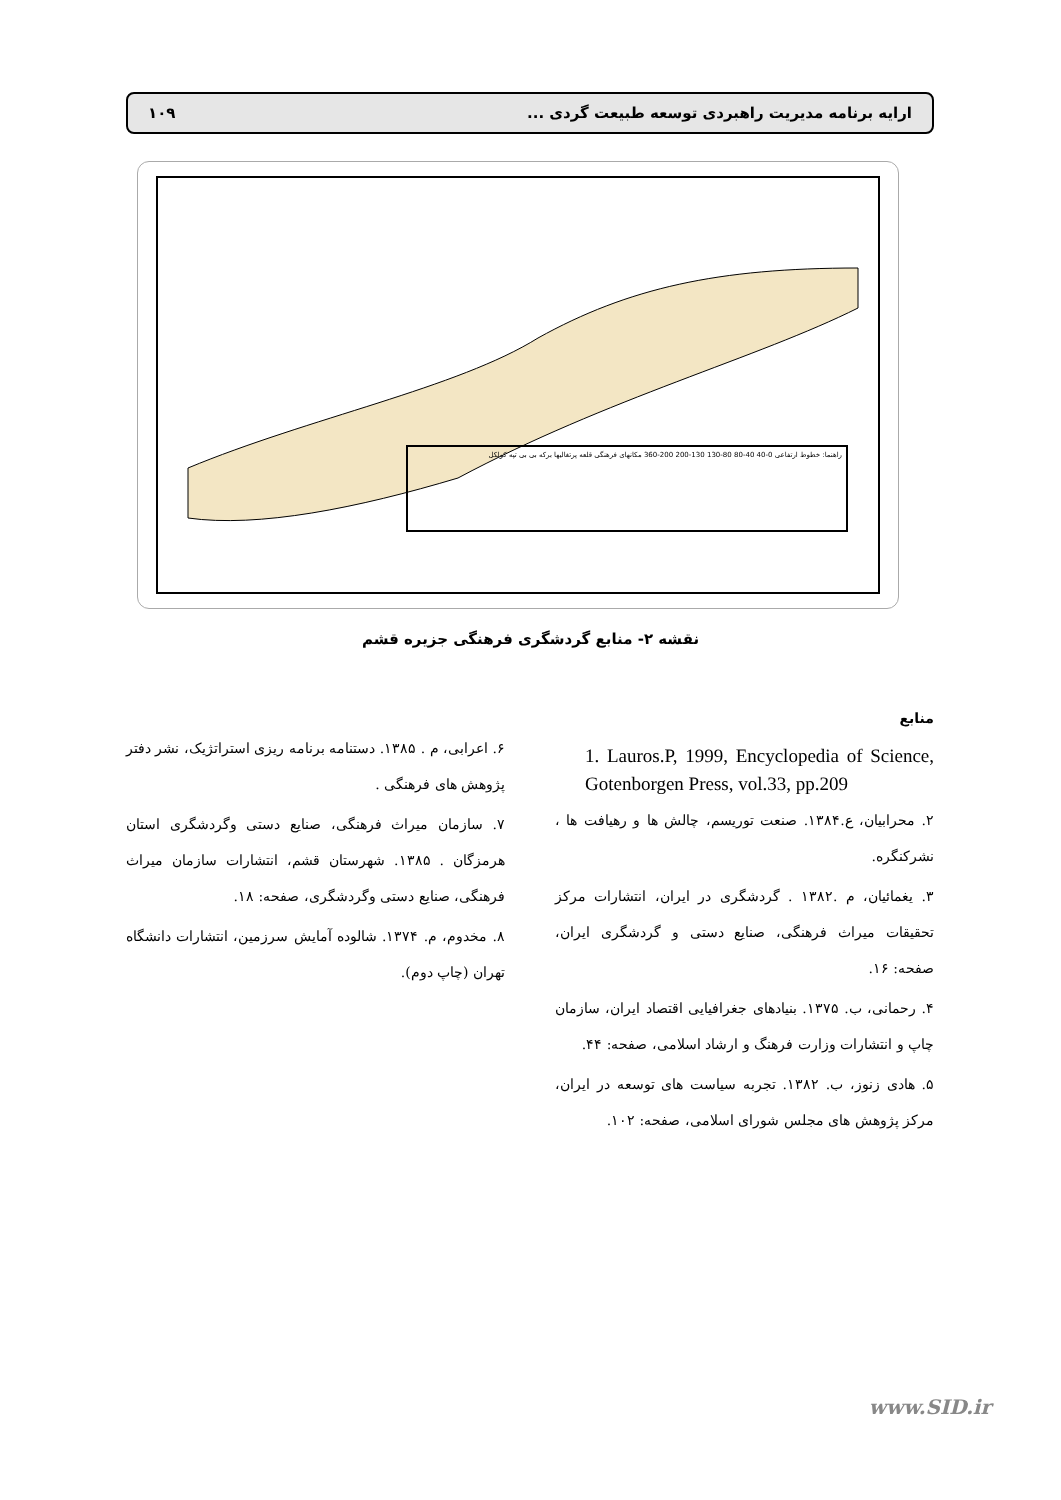ارایه برنامه مدیریت راهبردی توسعه طبیعت گردی ... ۱۰۹
راهنما: خطوط ارتفاعی 0-40 40-80 80-130 130-200 200-360 مکانهای فرهنگی قلعه پرتغالیها برکه بی بی تپه کولکل
نقشه ۲- منابع گردشگری فرهنگی جزیره قشم
منابع
1. Lauros.P, 1999, Encyclopedia of Science, Gotenborgen Press, vol.33, pp.209
۲. محرابیان، ع.۱۳۸۴. صنعت توریسم، چالش ها و رهیافت ها ، نشرکنگره.
۳. یغمائیان، م .۱۳۸۲ . گردشگری در ایران، انتشارات مرکز تحقیقات میراث فرهنگی، صنایع دستی و گردشگری ایران، صفحه: ۱۶.
۴. رحمانی، ب. ۱۳۷۵. بنیادهای جغرافیایی اقتصاد ایران، سازمان چاپ و انتشارات وزارت فرهنگ و ارشاد اسلامی، صفحه: ۴۴.
۵. هادی زنوز، ب. ۱۳۸۲. تجربه سیاست های توسعه در ایران، مرکز پژوهش های مجلس شورای اسلامی، صفحه: ۱۰۲.
۶. اعرابی، م . ۱۳۸۵. دستنامه برنامه ریزی استراتژیک، نشر دفتر پژوهش های فرهنگی .
۷. سازمان میراث فرهنگی، صنایع دستی وگردشگری استان هرمزگان . ۱۳۸۵. شهرستان قشم، انتشارات سازمان میراث فرهنگی، صنایع دستی وگردشگری، صفحه: ۱۸.
۸. مخدوم، م. ۱۳۷۴. شالوده آمایش سرزمین، انتشارات دانشگاه تهران (چاپ دوم).
www.SID.ir